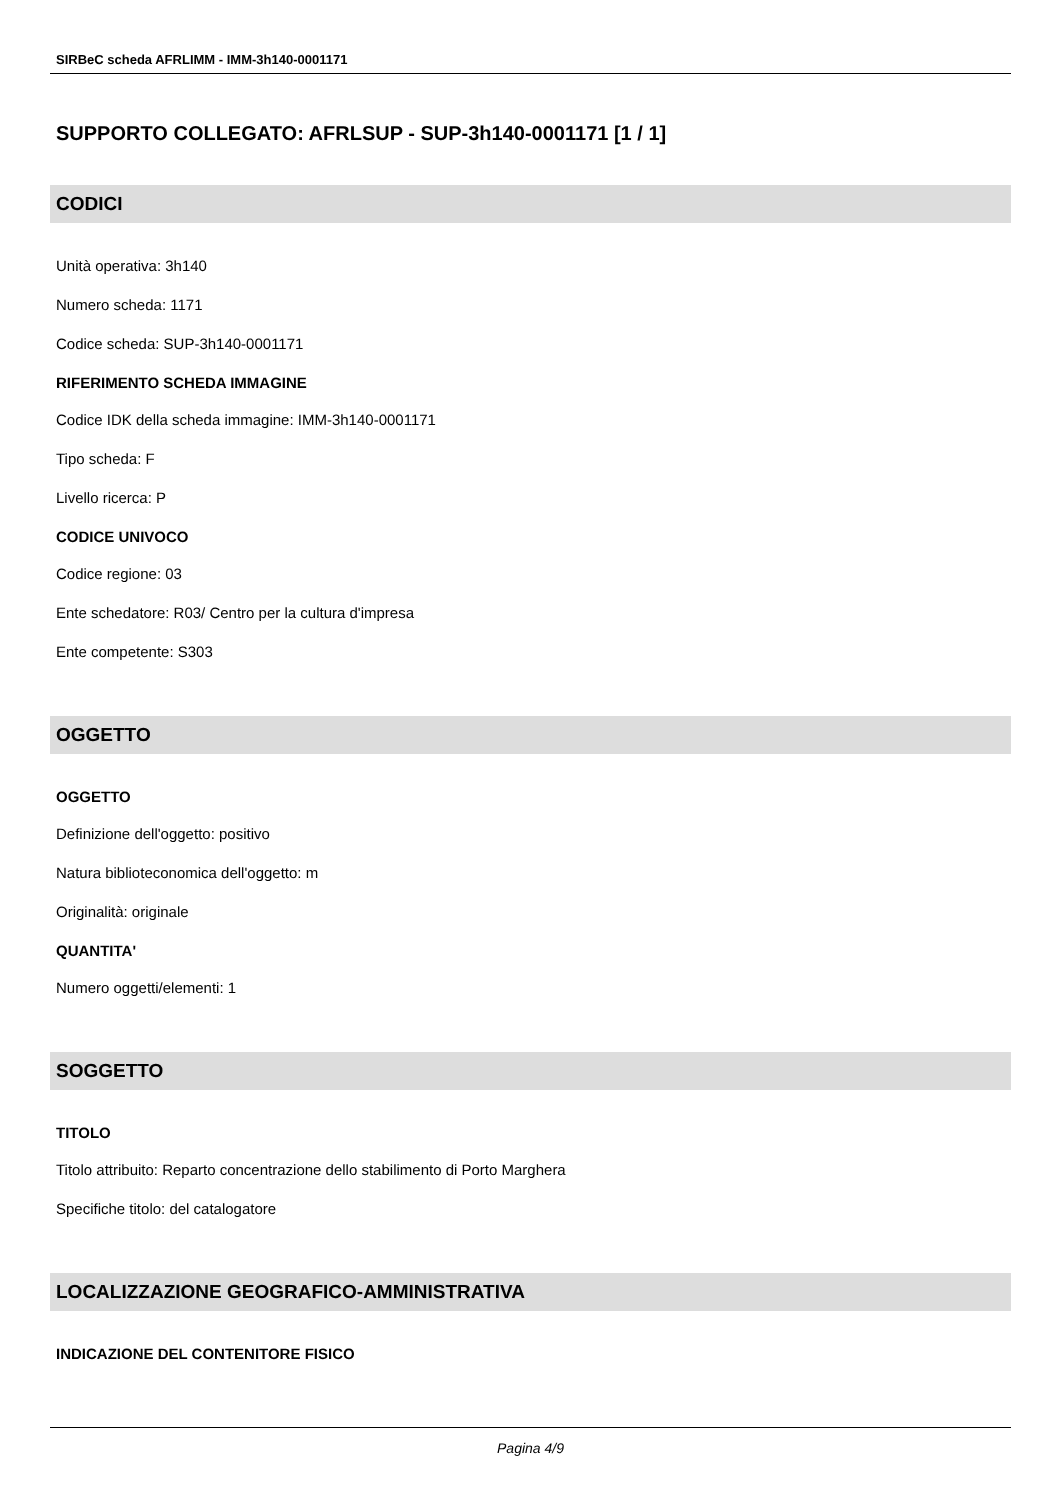SIRBeC scheda AFRLIMM - IMM-3h140-0001171
SUPPORTO COLLEGATO: AFRLSUP - SUP-3h140-0001171 [1 / 1]
CODICI
Unità operativa: 3h140
Numero scheda: 1171
Codice scheda: SUP-3h140-0001171
RIFERIMENTO SCHEDA IMMAGINE
Codice IDK della scheda immagine: IMM-3h140-0001171
Tipo scheda: F
Livello ricerca: P
CODICE UNIVOCO
Codice regione: 03
Ente schedatore: R03/ Centro per la cultura d'impresa
Ente competente: S303
OGGETTO
OGGETTO
Definizione dell'oggetto: positivo
Natura biblioteconomica dell'oggetto: m
Originalità: originale
QUANTITA'
Numero oggetti/elementi: 1
SOGGETTO
TITOLO
Titolo attribuito: Reparto concentrazione dello stabilimento di Porto Marghera
Specifiche titolo: del catalogatore
LOCALIZZAZIONE GEOGRAFICO-AMMINISTRATIVA
INDICAZIONE DEL CONTENITORE FISICO
Pagina 4/9